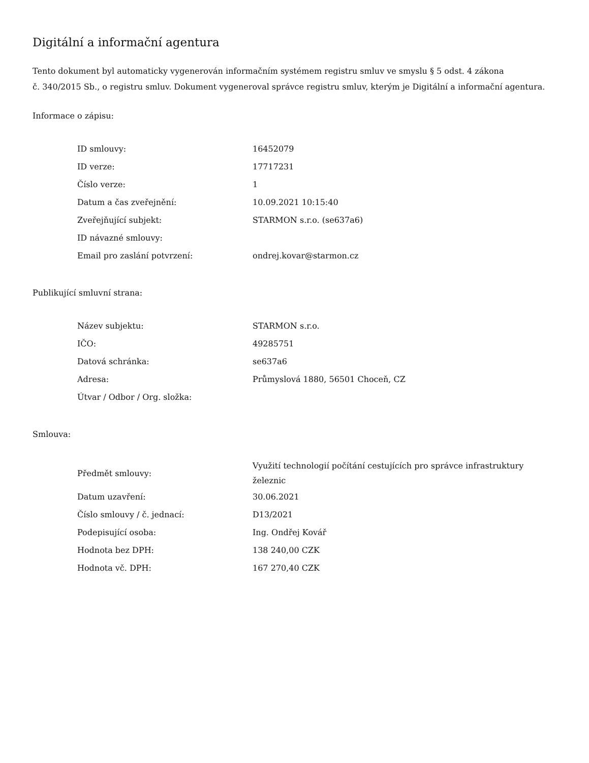Digitální a informační agentura
Tento dokument byl automaticky vygenerován informačním systémem registru smluv ve smyslu § 5 odst. 4 zákona
č. 340/2015 Sb., o registru smluv. Dokument vygeneroval správce registru smluv, kterým je Digitální a informační agentura.
Informace o zápisu:
| ID smlouvy: | 16452079 |
| ID verze: | 17717231 |
| Číslo verze: | 1 |
| Datum a čas zveřejnění: | 10.09.2021 10:15:40 |
| Zveřejňující subjekt: | STARMON s.r.o. (se637a6) |
| ID návazné smlouvy: | |
| Email pro zaslání potvrzení: | ondrej.kovar@starmon.cz |
Publikující smluvní strana:
| Název subjektu: | STARMON s.r.o. |
| IČO: | 49285751 |
| Datová schránka: | se637a6 |
| Adresa: | Průmyslová 1880, 56501 Choceň, CZ |
| Útvar / Odbor / Org. složka: | |
Smlouva:
| Předmět smlouvy: | Využití technologií počítání cestujících pro správce infrastruktury železnic |
| Datum uzavření: | 30.06.2021 |
| Číslo smlouvy / č. jednací: | D13/2021 |
| Podepisující osoba: | Ing. Ondřej Kovář |
| Hodnota bez DPH: | 138 240,00 CZK |
| Hodnota vč. DPH: | 167 270,40 CZK |